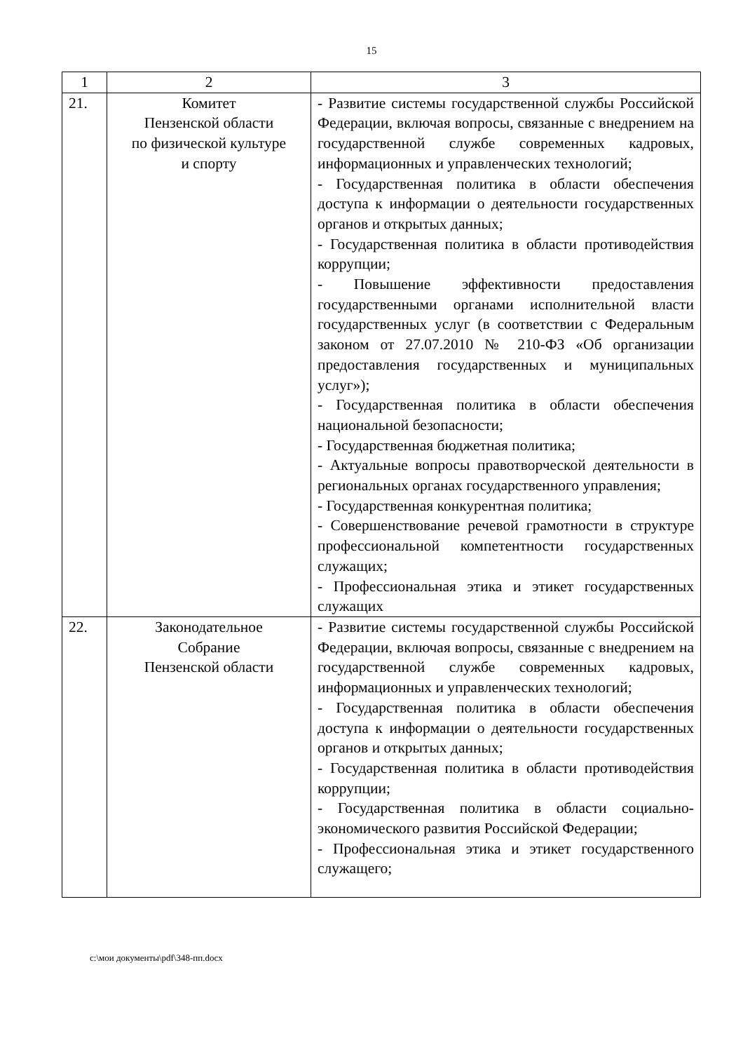15
| 1 | 2 | 3 |
| --- | --- | --- |
| 21. | Комитет Пензенской области по физической культуре и спорту | - Развитие системы государственной службы Российской Федерации, включая вопросы, связанные с внедрением на государственной службе современных кадровых, информационных и управленческих технологий; - Государственная политика в области обеспечения доступа к информации о деятельности государственных органов и открытых данных; - Государственная политика в области противодействия коррупции; - Повышение эффективности предоставления государственными органами исполнительной власти государственных услуг (в соответствии с Федеральным законом от 27.07.2010 № 210-ФЗ «Об организации предоставления государственных и муниципальных услуг»); - Государственная политика в области обеспечения национальной безопасности; - Государственная бюджетная политика; - Актуальные вопросы правотворческой деятельности в региональных органах государственного управления; - Государственная конкурентная политика; - Совершенствование речевой грамотности в структуре профессиональной компетентности государственных служащих; - Профессиональная этика и этикет государственных служащих |
| 22. | Законодательное Собрание Пензенской области | - Развитие системы государственной службы Российской Федерации, включая вопросы, связанные с внедрением на государственной службе современных кадровых, информационных и управленческих технологий; - Государственная политика в области обеспечения доступа к информации о деятельности государственных органов и открытых данных; - Государственная политика в области противодействия коррупции; - Государственная политика в области социально-экономического развития Российской Федерации; - Профессиональная этика и этикет государственного служащего; |
c:\мои документы\pdf\348-пп.docx